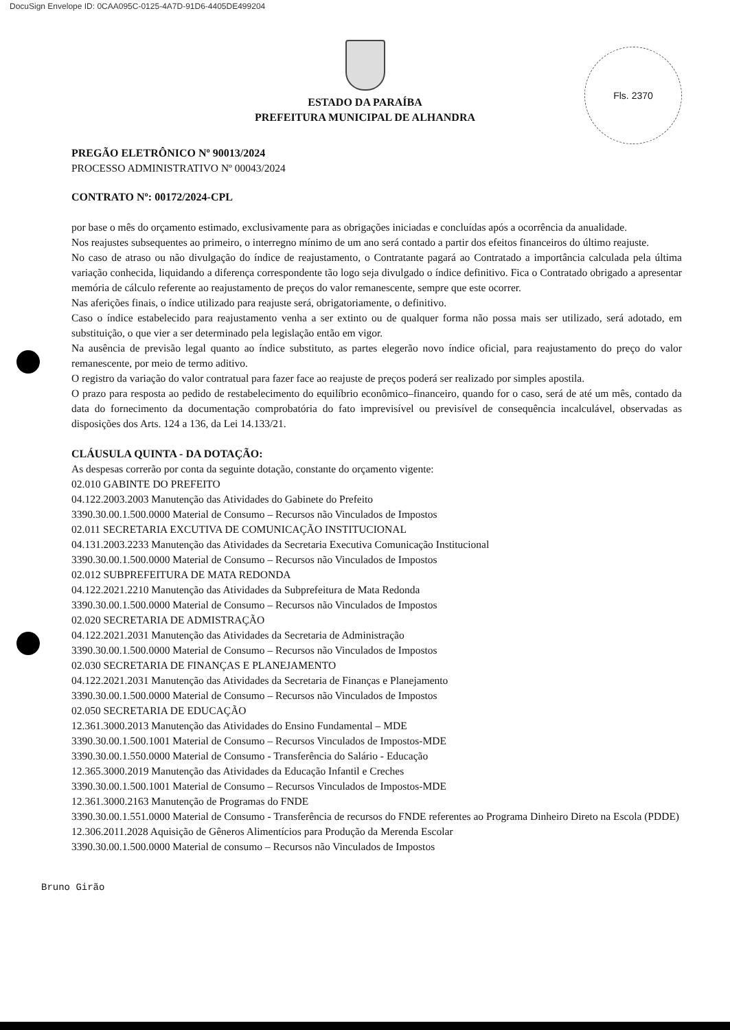DocuSign Envelope ID: 0CAA095C-0125-4A7D-91D6-4405DE499204
Fls. 2370
ESTADO DA PARAÍBA
PREFEITURA MUNICIPAL DE ALHANDRA
PREGÃO ELETRÔNICO Nº 90013/2024
PROCESSO ADMINISTRATIVO Nº 00043/2024
CONTRATO Nº: 00172/2024-CPL
por base o mês do orçamento estimado, exclusivamente para as obrigações iniciadas e concluídas após a ocorrência da anualidade.
Nos reajustes subsequentes ao primeiro, o interregno mínimo de um ano será contado a partir dos efeitos financeiros do último reajuste.
No caso de atraso ou não divulgação do índice de reajustamento, o Contratante pagará ao Contratado a importância calculada pela última variação conhecida, liquidando a diferença correspondente tão logo seja divulgado o índice definitivo. Fica o Contratado obrigado a apresentar memória de cálculo referente ao reajustamento de preços do valor remanescente, sempre que este ocorrer.
Nas aferições finais, o índice utilizado para reajuste será, obrigatoriamente, o definitivo.
Caso o índice estabelecido para reajustamento venha a ser extinto ou de qualquer forma não possa mais ser utilizado, será adotado, em substituição, o que vier a ser determinado pela legislação então em vigor.
Na ausência de previsão legal quanto ao índice substituto, as partes elegerão novo índice oficial, para reajustamento do preço do valor remanescente, por meio de termo aditivo.
O registro da variação do valor contratual para fazer face ao reajuste de preços poderá ser realizado por simples apostila.
O prazo para resposta ao pedido de restabelecimento do equilíbrio econômico–financeiro, quando for o caso, será de até um mês, contado da data do fornecimento da documentação comprobatória do fato imprevisível ou previsível de consequência incalculável, observadas as disposições dos Arts. 124 a 136, da Lei 14.133/21.
CLÁUSULA QUINTA - DA DOTAÇÃO:
As despesas correrão por conta da seguinte dotação, constante do orçamento vigente:
02.010 GABINTE DO PREFEITO
04.122.2003.2003 Manutenção das Atividades do Gabinete do Prefeito
3390.30.00.1.500.0000 Material de Consumo – Recursos não Vinculados de Impostos
02.011 SECRETARIA EXCUTIVA DE COMUNICAÇÃO INSTITUCIONAL
04.131.2003.2233 Manutenção das Atividades da Secretaria Executiva Comunicação Institucional
3390.30.00.1.500.0000 Material de Consumo – Recursos não Vinculados de Impostos
02.012 SUBPREFEITURA DE MATA REDONDA
04.122.2021.2210 Manutenção das Atividades da Subprefeitura de Mata Redonda
3390.30.00.1.500.0000 Material de Consumo – Recursos não Vinculados de Impostos
02.020 SECRETARIA DE ADMISTRAÇÃO
04.122.2021.2031 Manutenção das Atividades da Secretaria de Administração
3390.30.00.1.500.0000 Material de Consumo – Recursos não Vinculados de Impostos
02.030 SECRETARIA DE FINANÇAS E PLANEJAMENTO
04.122.2021.2031 Manutenção das Atividades da Secretaria de Finanças e Planejamento
3390.30.00.1.500.0000 Material de Consumo – Recursos não Vinculados de Impostos
02.050 SECRETARIA DE EDUCAÇÃO
12.361.3000.2013 Manutenção das Atividades do Ensino Fundamental – MDE
3390.30.00.1.500.1001 Material de Consumo – Recursos Vinculados de Impostos-MDE
3390.30.00.1.550.0000 Material de Consumo - Transferência do Salário - Educação
12.365.3000.2019 Manutenção das Atividades da Educação Infantil e Creches
3390.30.00.1.500.1001 Material de Consumo – Recursos Vinculados de Impostos-MDE
12.361.3000.2163 Manutenção de Programas do FNDE
3390.30.00.1.551.0000 Material de Consumo - Transferência de recursos do FNDE referentes ao Programa Dinheiro Direto na Escola (PDDE)
12.306.2011.2028 Aquisição de Gêneros Alimentícios para Produção da Merenda Escolar
3390.30.00.1.500.0000 Material de consumo – Recursos não Vinculados de Impostos
Bruno Girão